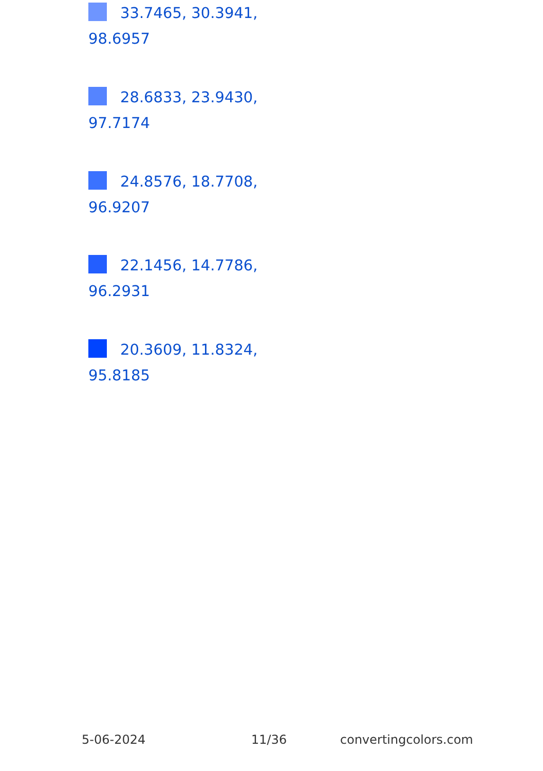33.7465, 30.3941, 98.6957
28.6833, 23.9430, 97.7174
24.8576, 18.7708, 96.9207
22.1456, 14.7786, 96.2931
20.3609, 11.8324, 95.8185
5-06-2024 11/36 convertingcolors.com